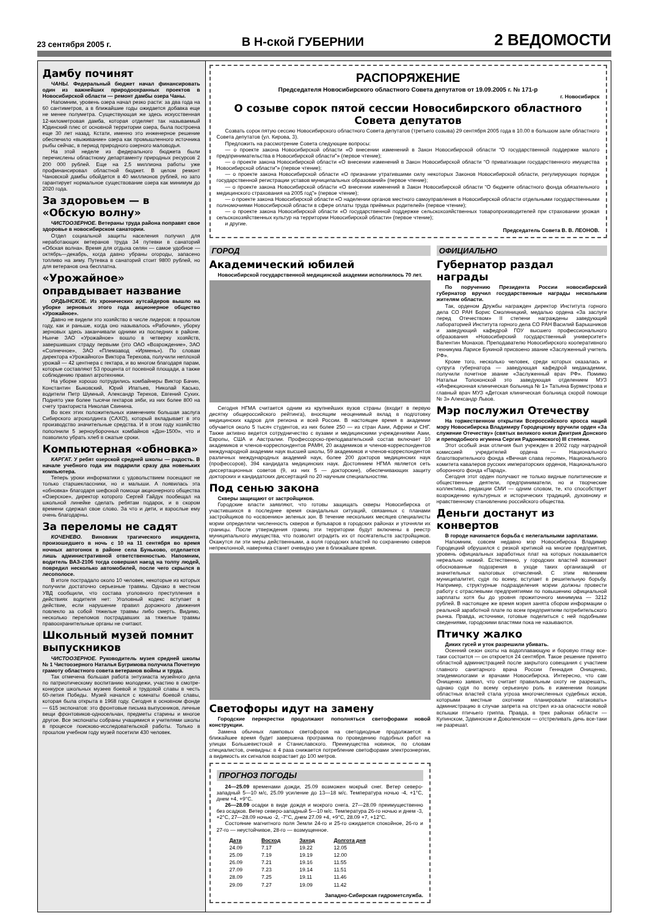23 сентября 2005 г. В Н-ской ГУБЕРНИИ 2 ВЕДОМОСТИ
Дамбу починят
ЧАНЫ. Федеральный бюджет начал финансировать один из важнейших природоохранных проектов в Новосибирской области — ремонт дамбы озера Чаны.
Напомним, уровень озера начал резко расти: за два года на 60 сантиметров, а в ближайшие годы ожидается добавка еще не менее полуметра. Существующая же здесь искусственная 12-километровая дамба, которая отделяет так называемый Юдинский плес от основной территории озера, была построена еще 30 лет назад. Кстати, именно это инженерное решение обеспечило «выживание» озера как промышленного источника рыбы сейчас, в период природного озерного маловодья.
На этой неделе из федерального бюджета были перечислены областному департаменту природных ресурсов 2 200 000 рублей. Еще на 2,5 миллиона работы уже профинансировал областной бюджет. В целом ремонт Чановской дамбы обойдется в 40 миллионов рублей, но зато гарантирует нормальное существование озера как минимум до 2020 года.
За здоровьем — в «Обскую волну»
ЧИСТООЗЕРНОЕ. Ветераны труда района поправят свое здоровье в новосибирском санатории.
Отдел социальной защиты населения получил для неработающих ветеранов труда 34 путевки в санаторий «Обская волна». Время для отдыха селян — самое удобное — октябрь—декабрь, когда давно убраны огороды, запасено топливо на зиму. Путевка в санаторий стоит 9800 рублей, но для ветеранов она бесплатна.
«Урожайное» оправдывает название
ОРДЫНСКОЕ. Из хронических аутсайдеров вышло на уборке зерновых этого года акционерное общество «Урожайное».
Давно не видели это хозяйство в числе лидеров: в прошлом году, как и раньше, когда оно называлось «Рабочим», уборку зерновых здесь заканчивали одними из последних в районе. Нынче ЗАО «Урожайное» вошло в четверку хозяйств, завершивших страду первыми (это ОАО «Возрождение», ЗАО «Солнечное», ЗАО «Племзавод «Ирмень»). По словам директора «Урожайного» Виктора Терехова, получили неплохой урожай — 42 центнера с гектара, и во многом благодаря парам, которые составляют 53 процента от посевной площади, а также соблюдению правил агротехники.
На уборке хорошо потрудились комбайнеры Виктор Бачин, Константин Быковский, Юрий Ипатьев, Николай Касько, водители Петр Шумный, Александр Терехов, Евгений Сухих. Поднято уже более тысячи гектаров зяби, из них более 800 на счету тракториста Николая Свинина.
Во всех этих положительных изменениях большая заслуга Сибирского агрохолдинга (САХО), который вкладывает в это производство значительные средства. И в этом году хозяйство пополнили 5 зерноуборочных комбайнов «Дон-1500», что и позволило убрать хлеб в сжатые сроки.
Компьютерная «обновка»
КАРГАТ. У ребят озерской средней школы — радость. В начале учебного года им подарили сразу два новеньких компьютера.
Теперь уроки информатики с удовольствием посещают не только старшеклассники, но и малыши. А появилась эта «обновка» благодаря шефской помощи акционерного общества «Озерское», директор которого Сергей Гайдук пообещал на школьной линейке сделать ребятам подарок, и в скором времени сдержал свое слово. За что и дети, и взрослые ему очень благодарны.
За переломы не садят
КОЧЕНЕВО. Виновник трагического инцидента, произошедшего в ночь с 10 на 11 сентября во время ночных автогонок в районе села Бунькoво, отделается лишь административной ответственностью. Напомним, водитель ВАЗ-2106 тогда совершил наезд на толпу людей, повредил несколько автомобилей, после чего скрылся в лесополосе.
В итоге пострадало около 10 человек, некоторые из которых получили достаточно серьезные травмы. Однако в местном УВД сообщили, что состава уголовного преступления в действиях водителя нет: Уголовный кодекс вступает в действие, если нарушение правил дорожного движения повлекло за собой тяжелые травмы либо смерть. Видимо, несколько переломов пострадавших за тяжелые травмы правоохранительные органы не считают.
Школьный музей помнит выпускников
ЧИСТООЗЕРНОЕ. Руководитель музея средней школы № 1 Чистоозерного Наталья Бугримова получила Почетную грамоту областного совета ветеранов войны и труда.
Так отмечена большая работа энтузиаста музейного дела по патриотическому воспитанию молодежи, участию в смотре-конкурсе школьных музеев боевой и трудовой славы в честь 60-летия Победы. Музей начался с комнаты боевой славы, которая была открыта в 1968 году. Сегодня в основном фонде — 615 экспонатов: это фронтовые письма выпускников, личные вещи фронтовиков-односельчан, предметы старины и многое другое. Все экспонаты собраны учащимися и учителями школы в процессе поисково-исследовательской работы. Только в прошлом учебном году музей посетили 430 человек.
РАСПОРЯЖЕНИЕ
Председателя Новосибирского областного Совета депутатов от 19.09.2005 г. № 171-р
г. Новосибирск
О созыве сорок пятой сессии Новосибирского областного Совета депутатов
Созвать сорок пятую сессию Новосибирского областного Совета депутатов (третьего созыва) 29 сентября 2005 года в 10.00 в большом зале областного Совета депутатов (ул. Кирова, 3).
Предложить на рассмотрение Совета следующие вопросы:
— о проекте закона Новосибирской области «О внесении изменений в Закон Новосибирской области “О государственной поддержке малого предпринимательства в Новосибирской области”» (первое чтение);
— о проекте закона Новосибирской области «О внесении изменений в Закон Новосибирской области “О приватизации государственного имущества Новосибирской области”» (первое чтение);
— о проекте закона Новосибирской области «О признании утратившими силу некоторых Законов Новосибирской области, регулирующих порядок государственной регистрации уставов муниципальных образований» (первое чтение);
— о проекте закона Новосибирской области «О внесении изменений в Закон Новосибирской области “О бюджете областного фонда обязательного медицинского страхования на 2005 год”» (первое чтение);
— о проекте закона Новосибирской области «О наделении органов местного самоуправления в Новосибирской области отдельными государственными полномочиями Новосибирской области в сфере оплаты труда приёмных родителей» (первое чтение);
— о проекте закона Новосибирской области «О государственной поддержке сельскохозяйственных товаропроизводителей при страховании урожая сельскохозяйственных культур на территории Новосибирской области» (первое чтение);
и другие.
Председатель Совета В. В. ЛЕОНОВ.
ГОРОД
Академический юбилей
Новосибирской государственной медицинской академии исполнилось 70 лет.
Сегодня НГМА считается одним из крупнейших вузов страны (входит в первую десятку общероссийского рейтинга), вносящим неоценимый вклад в подготовку медицинских кадров для региона и всей России. В настоящее время в академии обучается около 5 тысяч студентов, из них более 250 — из стран Азии, Африки и СНГ. Также активно ведется сотрудничество с вузами и медицинскими учреждениями Азии, Европы, США и Австралии. Профессорско-преподавательский состав включает 10 академиков и членов-корреспондентов РАМН, 20 академиков и членов-корреспондентов международной академии наук высшей школы, 59 академиков и членов-корреспондентов различных международных академий наук, более 200 докторов медицинских наук (профессоров), 394 кандидата медицинских наук. Достоянием НГМА является сеть диссертационных советов (9, из них 5 — докторские), обеспечивающих защиту докторских и кандидатских диссертаций по 20 научным специальностям.
Под сенью закона
Скверы защищают от застройщиков.
Городские власти заявляют, что готовы защищать скверы Новосибирска от участившихся в последнее время скандальных ситуаций, связанных с планами застройщиков по «освоению» зеленых зон. В течение нескольких месяцев специалисты мэрии определяли численность скверов и бульваров в городских районах и уточняли их границы. После утверждения границ эти территории будут включены в реестр муниципального имущества, что позволит оградить их от посягательств застройщиков. Окажутся ли эти меры действенными, а воля городских властей по сохранению скверов непреклонной, наверняка станет очевидно уже в ближайшее время.
Светофоры идут на замену
Городские перекрестки продолжают пополняться светофорами новой конструкции.
Замена обычных ламповых светофоров на светодиодные продолжается: в ближайшее время будет завершена программа по проведению подобных работ на улицах Большевистской и Станиславского. Преимущества новинок, по словам специалистов, очевидны: в 4 раза снижается потребление светофорами электроэнергии, а видимость их сигналов возрастает до 100 метров.
ПРОГНОЗ ПОГОДЫ
24—25.09 временами дожди, 25.09 возможен мокрый снег. Ветер северо-западный 5—10 м/с, 25.09 усиление до 13—18 м/с. Температура ночью -4, +1°С, днем +4, +9°С.
26—28.09 осадки в виде дождя и мокрого снега. 27—28.09 преимущественно без осадков. Ветер северо-западный 5—10 м/с. Температура 26-го ночью и днем -3, +2°С, 27—28.09 ночью -2, -7°С, днем 27.09 +4, +9°С, 28.09 +7, +12°С.
Состояние магнитного поля Земли 24-го и 25-го ожидается спокойное, 26-го и 27-го — неустойчивое, 28-го — возмущенное.
| Дата | Восход | Заход | Долгота дня |
| --- | --- | --- | --- |
| 24.09 | 7.17 | 19.22 | 12.05 |
| 25.09 | 7.19 | 19.19 | 12.00 |
| 26.09 | 7.21 | 19.16 | 11.55 |
| 27.09 | 7.23 | 19.14 | 11.51 |
| 28.09 | 7.25 | 19.11 | 11.46 |
| 29.09 | 7.27 | 19.09 | 11.42 |
Западно-Сибирская гидрометслужба.
ОФИЦИАЛЬНО
Губернатор раздал награды
По поручению Президента России новосибирский губернатор вручил государственные награды нескольким жителям области.
Так, орденом Дружбы награжден директор Института горного дела СО РАН Борис Смоляницкий, медалью ордена «За заслуги перед Отечеством» II степени награждены заведующий лабораторией Института горного дела СО РАН Василий Барышников и заведующий кафедрой ГОУ высшего профессионального образования «Новосибирский государственный университет» Валентин Монахов. Преподавателю Новосибирского кооперативного техникума Ларисе Букиной присвоено звание «Заслуженный учитель РФ».
Кроме того, несколько человек, среди которых оказалась и супруга губернатора — заведующая кафедрой медакадемии, получили почетное звание «Заслуженный врач РФ». Помимо Натальи Толоконской это заведующая отделением МУЗ «Инфекционная клиническая больница № 1» Татьяна Бурмистрова и главный врач МУЗ «Детская клиническая больница скорой помощи № 3» Александр Львов.
Мэр послужил Отечеству
На торжественном открытии Всероссийского кросса наций мэру Новосибирска Владимиру Городецкому вручили орден «За служение Отечеству» (святых великого князя Дмитрия Донского и преподобного игумена Сергия Радонежского) III степени.
Этот особый знак отличия был учрежден в 2002 году наградной комиссией учредителей ордена — Национального благотворительного фонда «Вечная слава героям», Национального комитета кавалеров русских императорских орденов, Национального оборонного фонда «Парад».
Сегодня этот орден получают не только видные политические и общественные деятели, предприниматели, но и творческие коллективы, редакции СМИ — одним словом, те, кто способствует возрождению культурных и исторических традиций, духовному и нравственному становлению российского общества.
Деньги достанут из конвертов
В городе начинается борьба с нелегальными зарплатами.
Напомним, совсем недавно мэр Новосибирска Владимир Городецкий обрушился с резкой критикой на многие предприятия, уровень официальных заработных плат на которых показывается нереально низкий. Естественно, у городских властей возникают обоснованные подозрения в уходе таких организаций от значительных налоговых отчислений. С этим явлением муниципалитет, судя по всему, вступает в решительную борьбу. Например, структурные подразделения мэрии должны провести работу с отраслевыми предприятиями по повышению официальной зарплаты хотя бы до уровня прожиточного минимума — 3212 рублей. В настоящее же время мэрия занята сбором информации о реальной заработной плате по всем предприятиям потребительского рынка. Правда, источники, готовые поделиться с ней подобными сведениями, городскими властями пока не называются.
Птичку жалко
Диких гусей и уток разрешили убивать.
Осенний сезон охоты на водоплавающую и боровую птицу все-таки состоится — он откроется 24 сентября. Такое решение принято областной администрацией после закрытого совещания с участием главного санитарного врача России Геннадия Онищенко, эпидемиологами и врачами Новосибирска. Интересно, что сам Онищенко заявил, что считает правильным охоту не разрешать, однако судя по всему серьезную роль в изменении позиции областных властей стала угроза многочисленных судебных исков, которыми местные охотники планировали «атаковать» администрацию в случае запрета на отстрел из-за опасности новой вспышки птичьего гриппа. Правда, в трех районах области — Купинском, Здвинском и Доволенском — отстреливать дичь все-таки не разрешат.